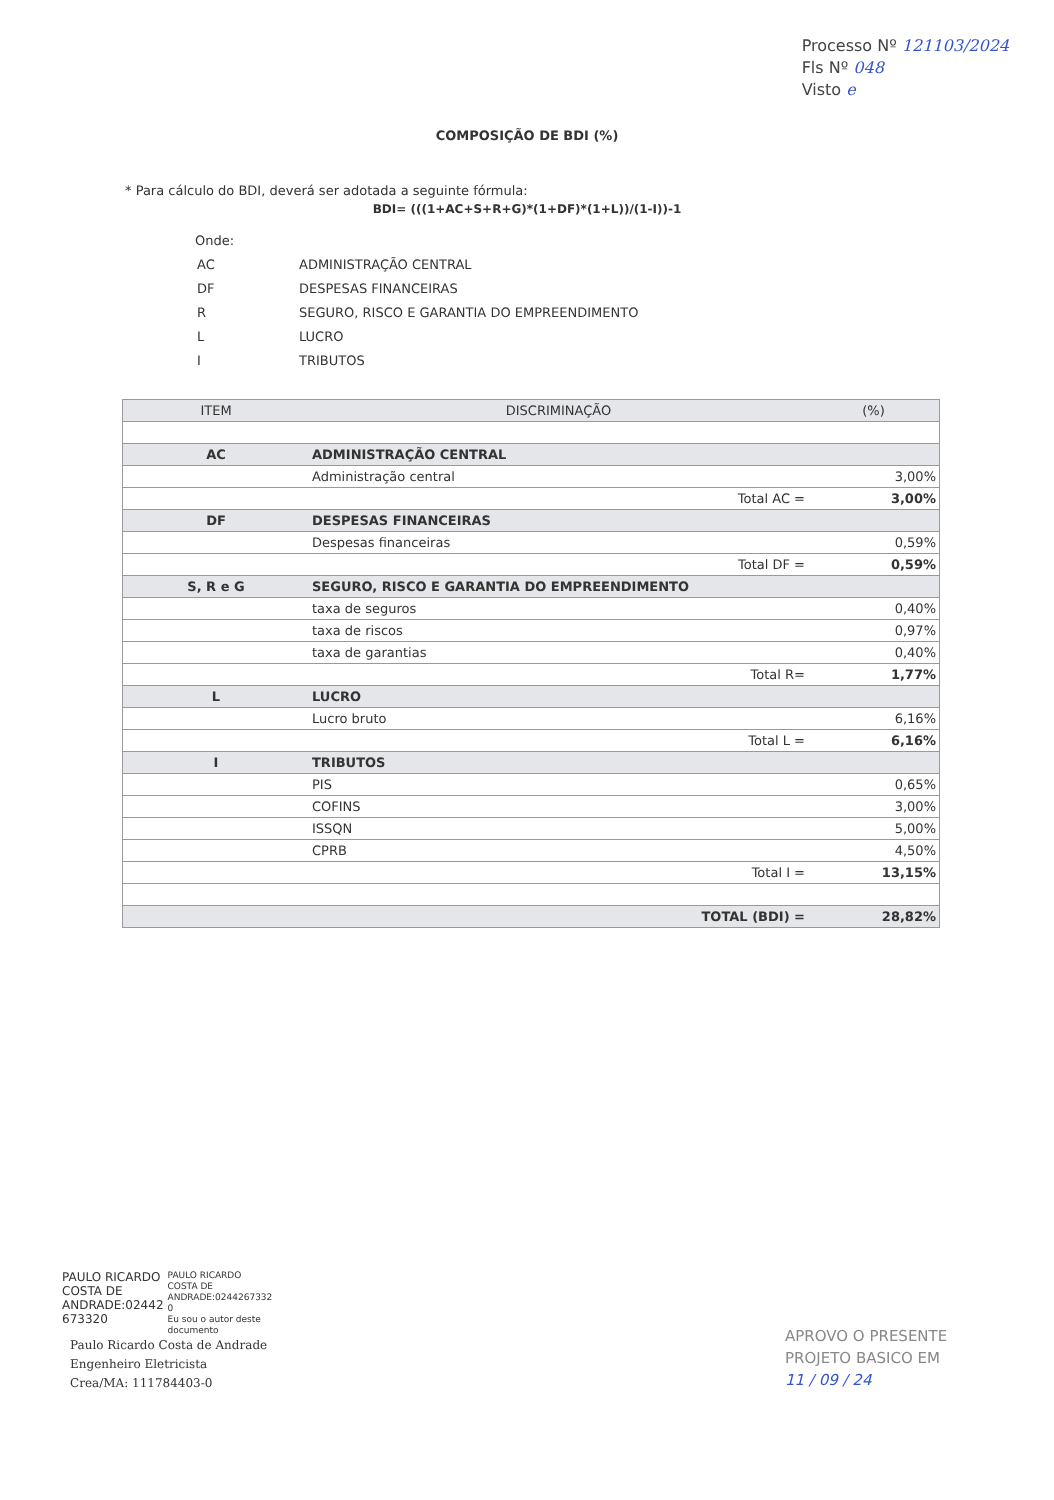Processo Nº 121103/2024
Fls Nº 048
Visto e
COMPOSIÇÃO DE BDI (%)
* Para cálculo do BDI, deverá ser adotada a seguinte fórmula:
BDI= (((1+AC+S+R+G)*(1+DF)*(1+L))/(1-I))-1
Onde:
| AC | ADMINISTRAÇÃO CENTRAL |
| DF | DESPESAS FINANCEIRAS |
| R | SEGURO, RISCO E GARANTIA DO EMPREENDIMENTO |
| L | LUCRO |
| I | TRIBUTOS |
| ITEM | DISCRIMINAÇÃO | | (%) |
| --- | --- | --- | --- |
| AC | ADMINISTRAÇÃO CENTRAL | | |
| | Administração central | | 3,00% |
| | | Total AC = | 3,00% |
| DF | DESPESAS FINANCEIRAS | | |
| | Despesas financeiras | | 0,59% |
| | | Total DF = | 0,59% |
| S, R e G | SEGURO, RISCO E GARANTIA DO EMPREENDIMENTO | | |
| | taxa de seguros | | 0,40% |
| | taxa de riscos | | 0,97% |
| | taxa de garantias | | 0,40% |
| | | Total R= | 1,77% |
| L | LUCRO | | |
| | Lucro bruto | | 6,16% |
| | | Total L = | 6,16% |
| I | TRIBUTOS | | |
| | PIS | | 0,65% |
| | COFINS | | 3,00% |
| | ISSQN | | 5,00% |
| | CPRB | | 4,50% |
| | | Total I = | 13,15% |
| | | TOTAL (BDI) = | 28,82% |
PAULO RICARDO
COSTA DE
ANDRADE:02442
673320
PAULO RICARDO
COSTA DE
ANDRADE:0244267332
0
Eu sou o autor deste
documento
Paulo Ricardo Costa de Andrade
Engenheiro Eletricista
Crea/MA: 111784403-0
APROVO O PRESENTE
PROJETO BASICO EM
11 / 09 / 24